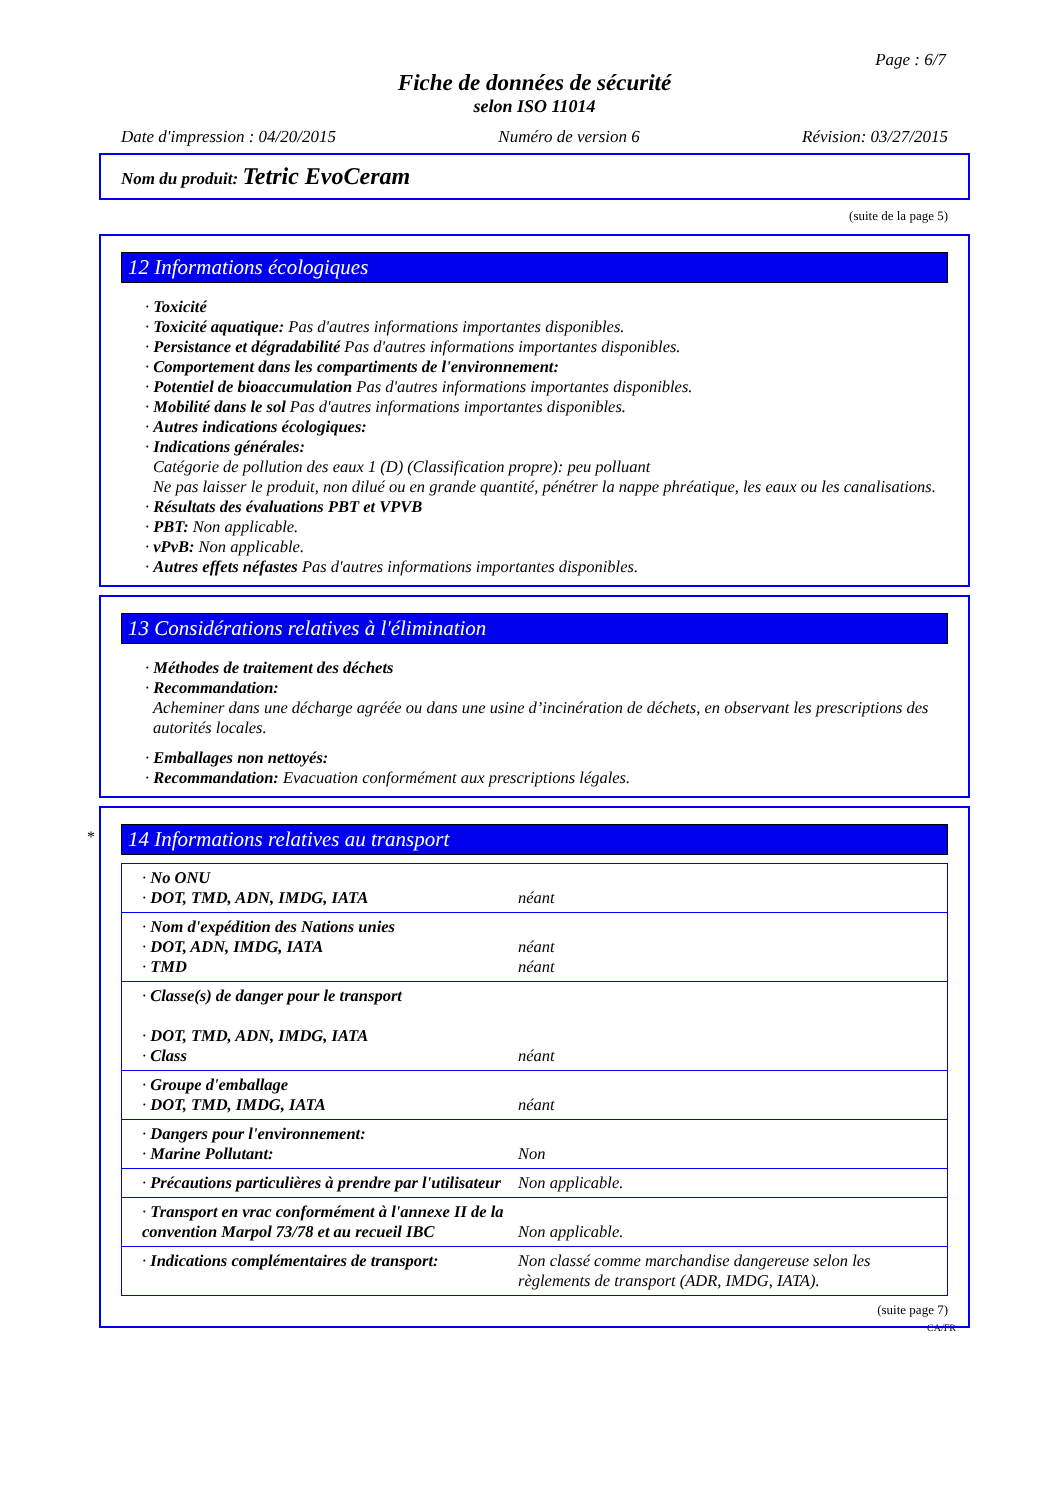Page : 6/7
Fiche de données de sécurité
selon ISO 11014
Date d'impression : 04/20/2015 Numéro de version 6 Révision: 03/27/2015
Nom du produit: Tetric EvoCeram
(suite de la page 5)
12 Informations écologiques
· Toxicité
· Toxicité aquatique: Pas d'autres informations importantes disponibles.
· Persistance et dégradabilité Pas d'autres informations importantes disponibles.
· Comportement dans les compartiments de l'environnement:
· Potentiel de bioaccumulation Pas d'autres informations importantes disponibles.
· Mobilité dans le sol Pas d'autres informations importantes disponibles.
· Autres indications écologiques:
· Indications générales:
Catégorie de pollution des eaux 1 (D) (Classification propre): peu polluant
Ne pas laisser le produit, non dilué ou en grande quantité, pénétrer la nappe phréatique, les eaux ou les canalisations.
· Résultats des évaluations PBT et VPVB
· PBT: Non applicable.
· vPvB: Non applicable.
· Autres effets néfastes Pas d'autres informations importantes disponibles.
13 Considérations relatives à l'élimination
· Méthodes de traitement des déchets
· Recommandation:
Acheminer dans une décharge agréée ou dans une usine d’incinération de déchets, en observant les prescriptions des autorités locales.
· Emballages non nettoyés:
· Recommandation: Evacuation conformément aux prescriptions légales.
*
14 Informations relatives au transport
| · No ONU · DOT, TMD, ADN, IMDG, IATA | néant |
| · Nom d'expédition des Nations unies · DOT, ADN, IMDG, IATA · TMD | néant néant |
| · Classe(s) de danger pour le transport · DOT, TMD, ADN, IMDG, IATA · Class | néant |
| · Groupe d'emballage · DOT, TMD, IMDG, IATA | néant |
| · Dangers pour l'environnement: · Marine Pollutant: | Non |
| · Précautions particulières à prendre par l'utilisateur | Non applicable. |
| · Transport en vrac conformément à l'annexe II de la convention Marpol 73/78 et au recueil IBC | Non applicable. |
| · Indications complémentaires de transport: | Non classé comme marchandise dangereuse selon les règlements de transport (ADR, IMDG, IATA). |
(suite page 7)
CA/FR